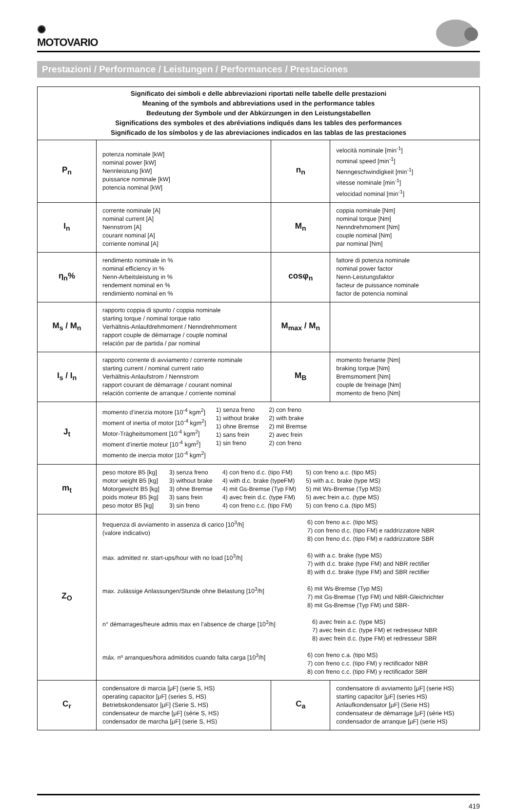✺
MOTOVARIO
Prestazioni / Performance / Leistungen / Performances / Prestaciones
| Significato dei simboli e delle abbreviazioni riportati nelle tabelle delle prestazioni Meaning of the symbols and abbreviations used in the performance tables Bedeutung der Symbole und der Abkürzungen in den Leistungstabellen Significations des symboles et des abréviations indiqués dans les tables des performances Significado de los símbolos y de las abreviaciones indicados en las tablas de las prestaciones | | | |
| P<sub>n</sub> | potenza nominale [kW] nominal power [kW] Nennleistung [kW] puissance nominale [kW] potencia nominal [kW] | n<sub>n</sub> | velocità nominale [min<sup>-1</sup>] nominal speed [min<sup>-1</sup>] Nenngeschwindigkeit [min<sup>-1</sup>] vitesse nominale [min<sup>-1</sup>] velocidad nominal [min<sup>-1</sup>] |
| I<sub>n</sub> | corrente nominale [A] nominal current [A] Nennstrom [A] courant nominal [A] corriente nominal [A] | M<sub>n</sub> | coppia nominale [Nm] nominal torque [Nm] Nenndrehmoment [Nm] couple nominal [Nm] par nominal [Nm] |
| η<sub>n</sub>% | rendimento nominale in % nominal efficiency in % Nenn-Arbeitsleistung in % rendement nominal en % rendimiento nominal en % | cosφ<sub>n</sub> | fattore di potenza nominale nominal power factor Nenn-Leistungsfaktor facteur de puissance nominale factor de potencia nominal |
| M<sub>s</sub> / M<sub>n</sub> | rapporto coppia di spunto / coppia nominale starting torque / nominal torque ratio Verhältnis-Anlaufdrehmoment / Nenndrehmoment rapport couple de démarrage / couple nominal relación par de partida / par nominal | M<sub>max</sub> / M<sub>n</sub> | |
| I<sub>s</sub> / I<sub>n</sub> | rapporto corrente di avviamento / corrente nominale starting current / nominal current ratio Verhältnis-Anlaufstrom / Nennstrom rapport courant de démarrage / courant nominal relación corriente de arranque / corriente nominal | M<sub>B</sub> | momento frenante [Nm] braking torque [Nm] Bremsmoment [Nm] couple de freinage [Nm] momento de freno [Nm] |
| J<sub>t</sub> | momento d’inerzia motore [10<sup>-4</sup> kgm<sup>2</sup>] moment of inertia of motor [10<sup>-4</sup> kgm<sup>2</sup>] Motor-Trägheitsmoment [10<sup>-4</sup> kgm<sup>2</sup>] moment d’inertie moteur [10<sup>-4</sup> kgm<sup>2</sup>] momento de inercia motor [10<sup>-4</sup> kgm<sup>2</sup>] 1) senza freno 1) without brake 1) ohne Bremse 1) sans frein 1) sin freno 2) con freno 2) with brake 2) mit Bremse 2) avec frein 2) con freno | | |
| m<sub>t</sub> | peso motore B5 [kg] motor weight B5 [kg] Motorgewicht B5 [kg] poids moteur B5 [kg] peso motor B5 [kg] 3) senza freno 3) without brake 3) ohne Bremse 3) sans frein 3) sin freno 4) con freno d.c. (tipo FM) 4) with d.c. brake (typeFM) 4) mit Gs-Bremse (Typ FM) 4) avec frein d.c. (type FM) 4) con freno c.c. (tipo FM) 5) con freno a.c. (tipo MS) 5) with a.c. brake (type MS) 5) mit Ws-Bremse (Typ MS) 5) avec frein a.c. (type MS) 5) con freno c.a. (tipo MS) | | |
| Z<sub>O</sub> | frequenza di avviamento in assenza di carico [10<sup>3</sup>/h] (valore indicativo) 6) con freno a.c. (tipo MS) 7) con freno d.c. (tipo FM) e raddrizzatore NBR 8) con freno d.c. (tipo FM) e raddrizzatore SBR max. admitted nr. start-ups/hour with no load [10<sup>3</sup>/h] 6) with a.c. brake (type MS) 7) with d.c. brake (type FM) and NBR rectifier 8) with d.c. brake (type FM) and SBR rectifier max. zulässige Anlassungen/Stunde ohne Belastung [10<sup>3</sup>/h] 6) mit Ws-Bremse (Typ MS) 7) mit Gs-Bremse (Typ FM) und NBR-Gleichrichter 8) mit Gs-Bremse (Typ FM) und SBR- n° démarrages/heure admis max en l’absence de charge [10<sup>3</sup>/h] 6) avec frein a.c. (type MS) 7) avec frein d.c. (type FM) et redresseur NBR 8) avec frein d.c. (type FM) et redresseur SBR máx. nº arranques/hora admitidos cuando falta carga [10<sup>3</sup>/h] 6) con freno c.a. (tipo MS) 7) con freno c.c. (tipo FM) y rectificador NBR 8) con freno c.c. (tipo FM) y rectificador SBR | | |
| C<sub>r</sub> | condensatore di marcia [μF] (serie S, HS) operating capacitor [μF] (series S, HS) Betriebskondensator [μF] (Serie S, HS) condensateur de marche [μF] (série S, HS) condensador de marcha [μF] (serie S, HS) | C<sub>a</sub> | condensatore di avviamento [μF] (serie HS) starting capacitor [μF] (series HS) Anlaufkondensator [μF] (Serie HS) condensateur de démarrage [μF] (série HS) condensador de arranque [μF] (serie HS) |
419